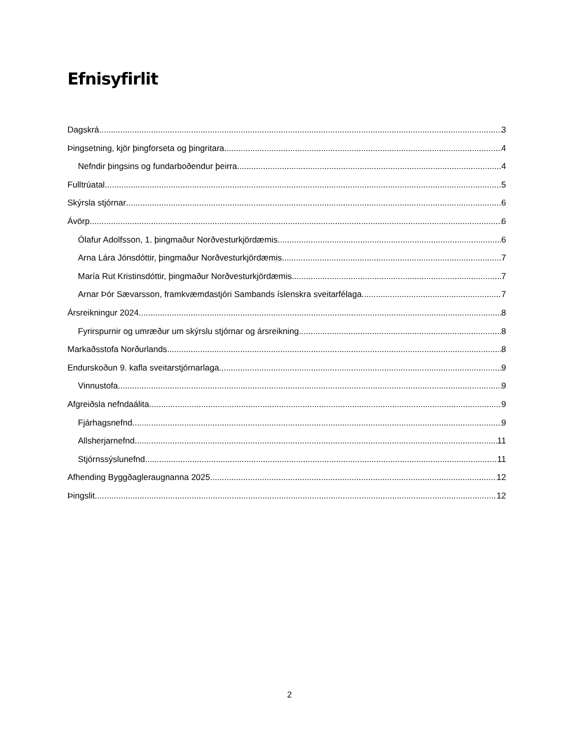Efnisyfirlit
Dagskrá 3
Þingsetning, kjör þingforseta og þingritara 4
Nefndir þingsins og fundarboðendur þeirra 4
Fulltrúatal 5
Skýrsla stjórnar 6
Ávörp 6
Ólafur Adolfsson, 1. þingmaður Norðvesturkjördæmis. 6
Arna Lára Jónsdóttir, þingmaður Norðvesturkjördæmis 7
María Rut Kristinsdóttir, þingmaður Norðvesturkjördæmis 7
Arnar Þór Sævarsson, framkvæmdastjóri Sambands íslenskra sveitarfélaga. 7
Ársreikningur 2024 8
Fyrirspurnir og umræður um skýrslu stjórnar og ársreikning. 8
Markaðsstofa Norðurlands 8
Endurskoðun 9. kafla sveitarstjórnarlaga 9
Vinnustofa 9
Afgreiðsla nefndaálita 9
Fjárhagsnefnd 9
Allsherjarnefnd 11
Stjórnssýslunefnd 11
Afhending Byggðagleraugnanna 2025 12
Þingslit 12
2